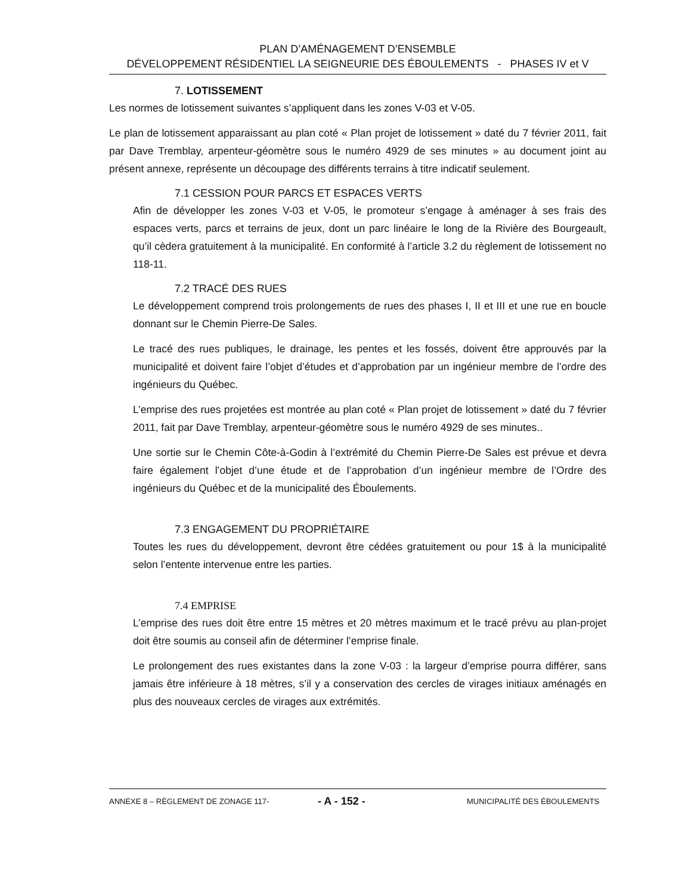PLAN D’AMÉNAGEMENT D’ENSEMBLE
DÉVELOPPEMENT RÉSIDENTIEL LA SEIGNEURIE DES ÉBOULEMENTS - PHASES IV et V
7. LOTISSEMENT
Les normes de lotissement suivantes s’appliquent dans les zones V-03 et V-05.
Le plan de lotissement apparaissant au plan coté « Plan projet de lotissement » daté du 7 février 2011, fait par Dave Tremblay, arpenteur-géomètre sous le numéro 4929 de ses minutes » au document joint au présent annexe, représente un découpage des différents terrains à titre indicatif seulement.
7.1 CESSION POUR PARCS ET ESPACES VERTS
Afin de développer les zones V-03 et V-05, le promoteur s’engage à aménager à ses frais des espaces verts, parcs et terrains de jeux, dont un parc linéaire le long de la Rivière des Bourgeault, qu’il cèdera gratuitement à la municipalité. En conformité à l’article 3.2 du règlement de lotissement no 118-11.
7.2 TRACÉ DES RUES
Le développement comprend trois prolongements de rues des phases I, II et III et une rue en boucle donnant sur le Chemin Pierre-De Sales.
Le tracé des rues publiques, le drainage, les pentes et les fossés, doivent être approuvés par la municipalité et doivent faire l’objet d’études et d’approbation par un ingénieur membre de l’ordre des ingénieurs du Québec.
L’emprise des rues projetées est montrée au plan coté « Plan projet de lotissement » daté du 7 février 2011, fait par Dave Tremblay, arpenteur-géomètre sous le numéro 4929 de ses minutes..
Une sortie sur le Chemin Côte-à-Godin à l’extrémité du Chemin Pierre-De Sales est prévue et devra faire également l’objet d’une étude et de l’approbation d’un ingénieur membre de l’Ordre des ingénieurs du Québec et de la municipalité des Éboulements.
7.3 ENGAGEMENT DU PROPRIÉTAIRE
Toutes les rues du développement, devront être cédées gratuitement ou pour 1$ à la municipalité selon l’entente intervenue entre les parties.
7.4 EMPRISE
L’emprise des rues doit être entre 15 mètres et 20 mètres maximum et le tracé prévu au plan-projet doit être soumis au conseil afin de déterminer l’emprise finale.
Le prolongement des rues existantes dans la zone V-03 : la largeur d’emprise pourra différer, sans jamais être inférieure à 18 mètres, s’il y a conservation des cercles de virages initiaux aménagés en plus des nouveaux cercles de virages aux extrémités.
ANNEXE 8 – RÈGLEMENT DE ZONAGE 117- - A - 152 - MUNICIPALITÉ DES ÉBOULEMENTS